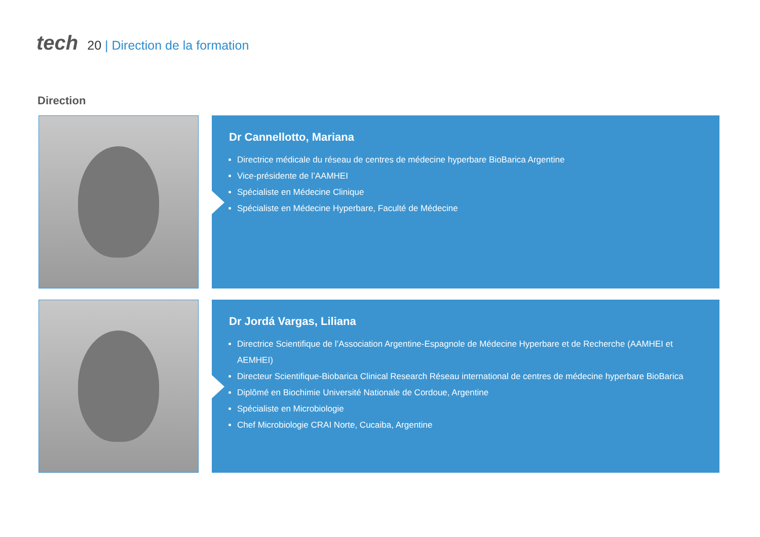tech
20 | Direction de la formation
Direction
Dr Cannellotto, Mariana
Directrice médicale du réseau de centres de médecine hyperbare BioBarica Argentine
Vice-présidente de l’AAMHEI
Spécialiste en Médecine Clinique
Spécialiste en Médecine Hyperbare, Faculté de Médecine
Dr Jordá Vargas, Liliana
Directrice Scientifique de l’Association Argentine-Espagnole de Médecine Hyperbare et de Recherche (AAMHEI et AEMHEI)
Directeur Scientifique-Biobarica Clinical Research Réseau international de centres de médecine hyperbare BioBarica
Diplômé en Biochimie Université Nationale de Cordoue, Argentine
Spécialiste en Microbiologie
Chef Microbiologie CRAI Norte, Cucaiba, Argentine